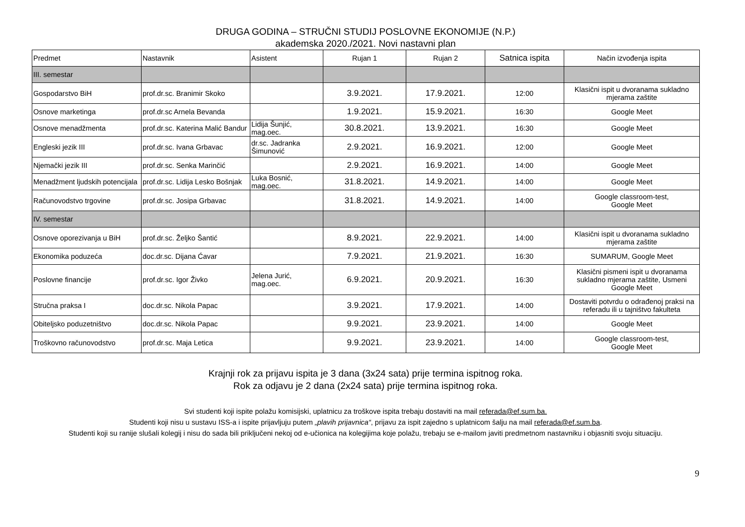DRUGA GODINA – STRUČNI STUDIJ POSLOVNE EKONOMIJE (N.P.)
akademska 2020./2021. Novi nastavni plan
| Predmet | Nastavnik | Asistent | Rujan 1 | Rujan 2 | Satnica ispita | Način izvođenja ispita |
| --- | --- | --- | --- | --- | --- | --- |
| III. semestar | | | | | | |
| Gospodarstvo BiH | prof.dr.sc. Branimir Skoko | | 3.9.2021. | 17.9.2021. | 12:00 | Klasični ispit u dvoranama sukladno mjerama zaštite |
| Osnove marketinga | prof.dr.sc Arnela Bevanda | | 1.9.2021. | 15.9.2021. | 16:30 | Google Meet |
| Osnove menadžmenta | prof.dr.sc. Katerina Malić Bandur | Lidija Šunjić, mag.oec. | 30.8.2021. | 13.9.2021. | 16:30 | Google Meet |
| Engleski jezik III | prof.dr.sc. Ivana Grbavac | dr.sc. Jadranka Šimunović | 2.9.2021. | 16.9.2021. | 12:00 | Google Meet |
| Njemački jezik III | prof.dr.sc. Senka Marinčić | | 2.9.2021. | 16.9.2021. | 14:00 | Google Meet |
| Menadžment ljudskih potencijala | prof.dr.sc. Lidija Lesko Bošnjak | Luka Bosnić, mag.oec. | 31.8.2021. | 14.9.2021. | 14:00 | Google Meet |
| Računovodstvo trgovine | prof.dr.sc. Josipa Grbavac | | 31.8.2021. | 14.9.2021. | 14:00 | Google classroom-test, Google Meet |
| IV. semestar | | | | | | |
| Osnove oporezivanja u BiH | prof.dr.sc. Željko Šantić | | 8.9.2021. | 22.9.2021. | 14:00 | Klasični ispit u dvoranama sukladno mjerama zaštite |
| Ekonomika poduzeća | doc.dr.sc. Dijana Ćavar | | 7.9.2021. | 21.9.2021. | 16:30 | SUMARUM, Google Meet |
| Poslovne financije | prof.dr.sc. Igor Živko | Jelena Jurić, mag.oec. | 6.9.2021. | 20.9.2021. | 16:30 | Klasični pismeni ispit u dvoranama sukladno mjerama zaštite, Usmeni Google Meet |
| Stručna praksa I | doc.dr.sc. Nikola Papac | | 3.9.2021. | 17.9.2021. | 14:00 | Dostaviti potvrdu o odrađenoj praksi na referadu ili u tajništvo fakulteta |
| Obiteljsko poduzetništvo | doc.dr.sc. Nikola Papac | | 9.9.2021. | 23.9.2021. | 14:00 | Google Meet |
| Troškovno računovodstvo | prof.dr.sc. Maja Letica | | 9.9.2021. | 23.9.2021. | 14:00 | Google classroom-test, Google Meet |
Krajnji rok za prijavu ispita je 3 dana (3x24 sata) prije termina ispitnog roka.
Rok za odjavu je 2 dana (2x24 sata) prije termina ispitnog roka.
Svi studenti koji ispite polažu komisijski, uplatnicu za troškove ispita trebaju dostaviti na mail referada@ef.sum.ba.
Studenti koji nisu u sustavu ISS-a i ispite prijavljuju putem „plavih prijavnica“, prijavu za ispit zajedno s uplatnicom šalju na mail referada@ef.sum.ba.
Studenti koji su ranije slušali kolegij i nisu do sada bili priključeni nekoj od e-učionica na kolegijima koje polažu, trebaju se e-mailom javiti predmetnom nastavniku i objasniti svoju situaciju.
9